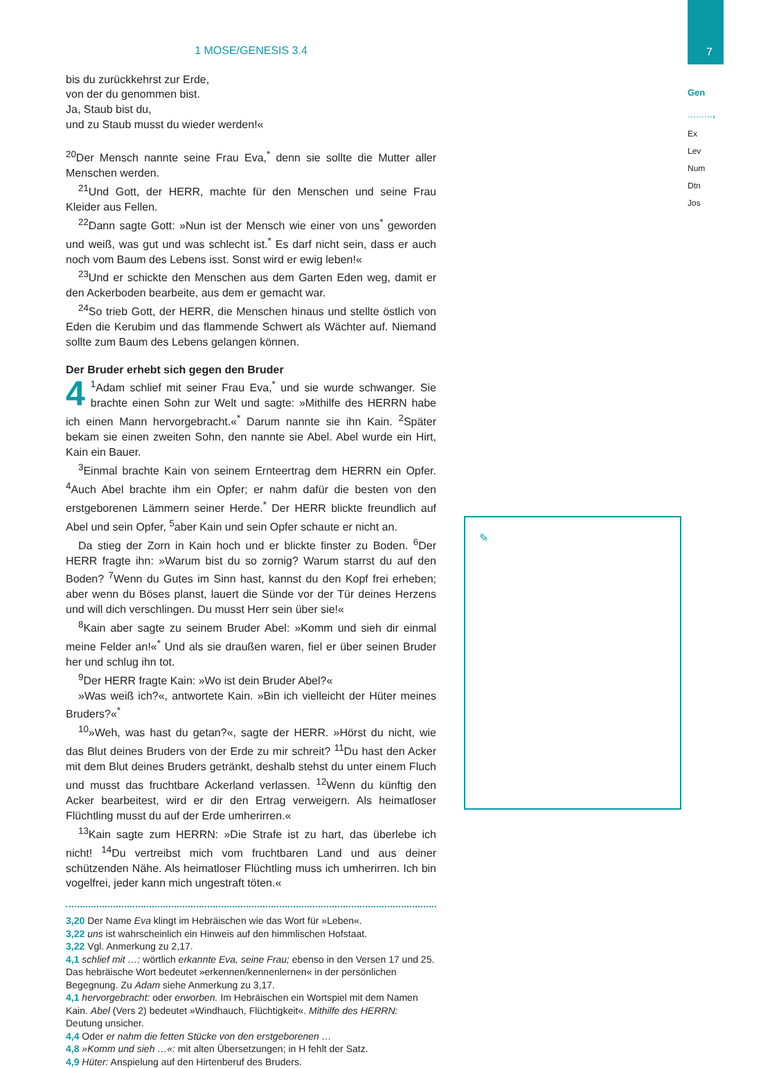7
Gen
·········›
Ex
Lev
Num
Dtn
Jos
✎
1 MOSE/GENESIS 3.4
bis du zurückkehrst zur Erde,
von der du genommen bist.
Ja, Staub bist du,
und zu Staub musst du wieder werden!«
<sup>20</sup> Der Mensch nannte seine Frau Eva,<sup>*</sup> denn sie sollte die Mutter aller Menschen werden.
<sup>21</sup> Und Gott, der HERR, machte für den Menschen und seine Frau Kleider aus Fellen.
<sup>22</sup> Dann sagte Gott: »Nun ist der Mensch wie einer von uns<sup>*</sup> geworden und weiß, was gut und was schlecht ist.<sup>*</sup> Es darf nicht sein, dass er auch noch vom Baum des Lebens isst. Sonst wird er ewig leben!«
<sup>23</sup> Und er schickte den Menschen aus dem Garten Eden weg, damit er den Ackerboden bearbeite, aus dem er gemacht war.
<sup>24</sup> So trieb Gott, der HERR, die Menschen hinaus und stellte östlich von Eden die Kerubim und das flammende Schwert als Wächter auf. Niemand sollte zum Baum des Lebens gelangen können.
Der Bruder erhebt sich gegen den Bruder
4<sup>1</sup>Adam schlief mit seiner Frau Eva,<sup>*</sup> und sie wurde schwanger. Sie brachte einen Sohn zur Welt und sagte: »Mithilfe des HERRN habe ich einen Mann hervorgebracht.«<sup>*</sup> Darum nannte sie ihn Kain. <sup>2</sup>Später bekam sie einen zweiten Sohn, den nannte sie Abel. Abel wurde ein Hirt, Kain ein Bauer.
<sup>3</sup> Einmal brachte Kain von seinem Ernteertrag dem HERRN ein Opfer. <sup>4</sup>Auch Abel brachte ihm ein Opfer; er nahm dafür die besten von den erstgeborenen Lämmern seiner Herde.<sup>*</sup> Der HERR blickte freundlich auf Abel und sein Opfer, <sup>5</sup>aber Kain und sein Opfer schaute er nicht an.
Da stieg der Zorn in Kain hoch und er blickte finster zu Boden. <sup>6</sup>Der HERR fragte ihn: »Warum bist du so zornig? Warum starrst du auf den Boden? <sup>7</sup>Wenn du Gutes im Sinn hast, kannst du den Kopf frei erheben; aber wenn du Böses planst, lauert die Sünde vor der Tür deines Herzens und will dich verschlingen. Du musst Herr sein über sie!«
<sup>8</sup> Kain aber sagte zu seinem Bruder Abel: »Komm und sieh dir einmal meine Felder an!«<sup>*</sup> Und als sie draußen waren, fiel er über seinen Bruder her und schlug ihn tot.
<sup>9</sup> Der HERR fragte Kain: »Wo ist dein Bruder Abel?«
»Was weiß ich?«, antwortete Kain. »Bin ich vielleicht der Hüter meines Bruders?«<sup>*</sup>
<sup>10</sup>»Weh, was hast du getan?«, sagte der HERR. »Hörst du nicht, wie das Blut deines Bruders von der Erde zu mir schreit? <sup>11</sup>Du hast den Acker mit dem Blut deines Bruders getränkt, deshalb stehst du unter einem Fluch und musst das fruchtbare Ackerland verlassen. <sup>12</sup>Wenn du künftig den Acker bearbeitest, wird er dir den Ertrag verweigern. Als heimatloser Flüchtling musst du auf der Erde umherirren.«
<sup>13</sup> Kain sagte zum HERRN: »Die Strafe ist zu hart, das überlebe ich nicht! <sup>14</sup>Du vertreibst mich vom fruchtbaren Land und aus deiner schützenden Nähe. Als heimatloser Flüchtling muss ich umherirren. Ich bin vogelfrei, jeder kann mich ungestraft töten.«
3,20 Der Name Eva klingt im Hebräischen wie das Wort für »Leben«.
3,22 uns ist wahrscheinlich ein Hinweis auf den himmlischen Hofstaat.
3,22 Vgl. Anmerkung zu 2,17.
4,1 schlief mit …: wörtlich erkannte Eva, seine Frau; ebenso in den Versen 17 und 25. Das hebräische Wort bedeutet »erkennen/kennenlernen« in der persönlichen Begegnung. Zu Adam siehe Anmerkung zu 3,17.
4,1 hervorgebracht: oder erworben. Im Hebräischen ein Wortspiel mit dem Namen Kain. Abel (Vers 2) bedeutet »Windhauch, Flüchtigkeit«. Mithilfe des HERRN: Deutung unsicher.
4,4 Oder er nahm die fetten Stücke von den erstgeborenen …
4,8 »Komm und sieh …«: mit alten Übersetzungen; in H fehlt der Satz.
4,9 Hüter: Anspielung auf den Hirtenberuf des Bruders.